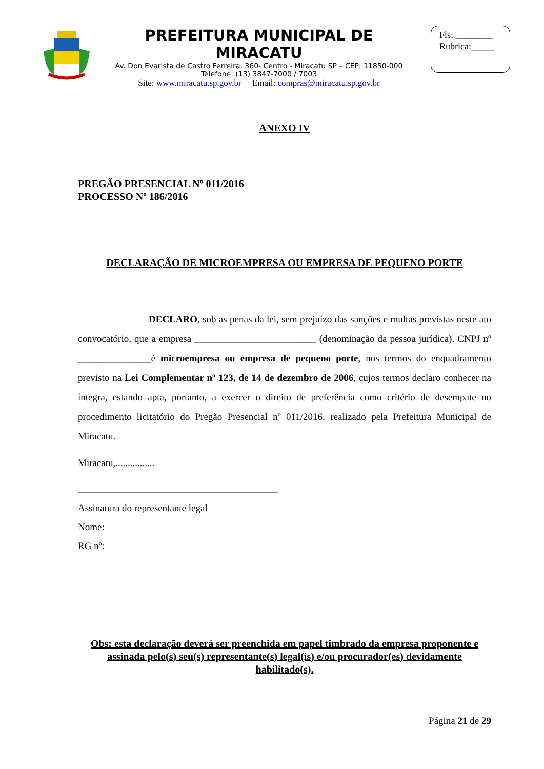PREFEITURA MUNICIPAL DE MIRACATU
Av. Don Evarista de Castro Ferreira, 360- Centro - Miracatu SP – CEP: 11850-000
Telefone: (13) 3847-7000 / 7003
Site: www.miracatu.sp.gov.br Email: compras@miracatu.sp.gov.br
Fls: ________
Rubrica:_____
ANEXO IV
PREGÃO PRESENCIAL Nº 011/2016
PROCESSO Nº 186/2016
DECLARAÇÃO DE MICROEMPRESA OU EMPRESA DE PEQUENO PORTE
DECLARO, sob as penas da lei, sem prejuízo das sanções e multas previstas neste ato convocatório, que a empresa _________________________ (denominação da pessoa jurídica). CNPJ nº _______________é microempresa ou empresa de pequeno porte, nos termos do enquadramento previsto na Lei Complementar nº 123, de 14 de dezembro de 2006, cujos termos declaro conhecer na íntegra, estando apta, portanto, a exercer o direito de preferência como critério de desempate no procedimento licitatório do Pregão Presencial nº 011/2016, realizado pela Prefeitura Municipal de Miracatu.
Miracatu,................
_________________________________________
Assinatura do representante legal
Nome:
RG nº:
Obs: esta declaração deverá ser preenchida em papel timbrado da empresa proponente e assinada pelo(s) seu(s) representante(s) legal(is) e/ou procurador(es) devidamente habilitado(s).
Página 21 de 29